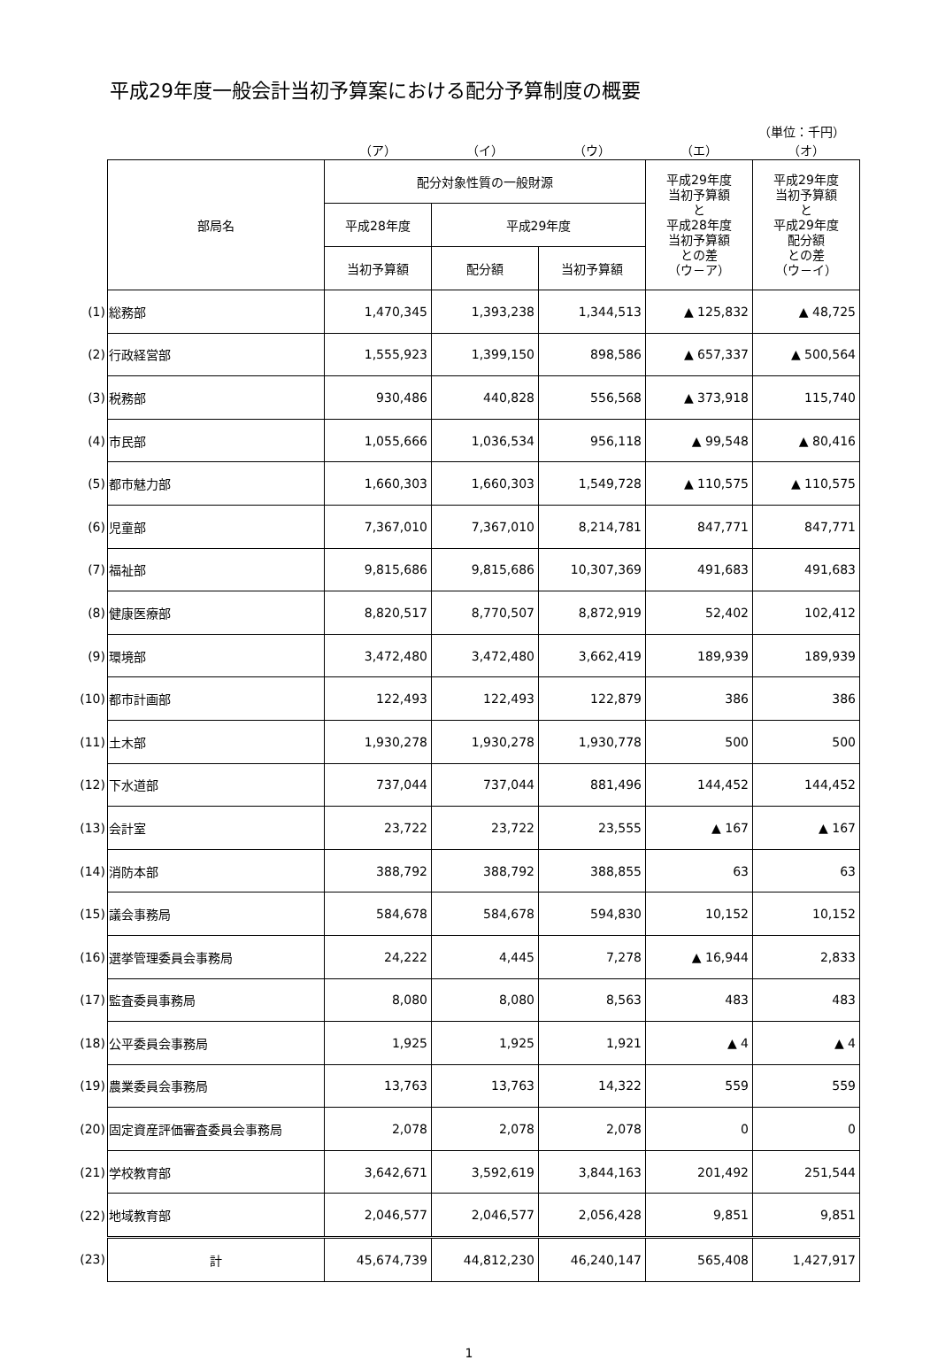平成29年度一般会計当初予算案における配分予算制度の概要
（単位：千円）
| | | （ア） | （イ） | （ウ） | （エ） | （オ） |
| | 部局名 | 配分対象性質の一般財源 | | | 平成29年度 当初予算額 と 平成28年度 当初予算額 との差 （ウ－ア） | 平成29年度 当初予算額 と 平成29年度 配分額 との差 （ウ－イ） |
| | | 平成28年度 | 平成29年度 | | | |
| | | 当初予算額 | 配分額 | 当初予算額 | | |
| (1) | 総務部 | 1,470,345 | 1,393,238 | 1,344,513 | ▲ 125,832 | ▲ 48,725 |
| (2) | 行政経営部 | 1,555,923 | 1,399,150 | 898,586 | ▲ 657,337 | ▲ 500,564 |
| (3) | 税務部 | 930,486 | 440,828 | 556,568 | ▲ 373,918 | 115,740 |
| (4) | 市民部 | 1,055,666 | 1,036,534 | 956,118 | ▲ 99,548 | ▲ 80,416 |
| (5) | 都市魅力部 | 1,660,303 | 1,660,303 | 1,549,728 | ▲ 110,575 | ▲ 110,575 |
| (6) | 児童部 | 7,367,010 | 7,367,010 | 8,214,781 | 847,771 | 847,771 |
| (7) | 福祉部 | 9,815,686 | 9,815,686 | 10,307,369 | 491,683 | 491,683 |
| (8) | 健康医療部 | 8,820,517 | 8,770,507 | 8,872,919 | 52,402 | 102,412 |
| (9) | 環境部 | 3,472,480 | 3,472,480 | 3,662,419 | 189,939 | 189,939 |
| (10) | 都市計画部 | 122,493 | 122,493 | 122,879 | 386 | 386 |
| (11) | 土木部 | 1,930,278 | 1,930,278 | 1,930,778 | 500 | 500 |
| (12) | 下水道部 | 737,044 | 737,044 | 881,496 | 144,452 | 144,452 |
| (13) | 会計室 | 23,722 | 23,722 | 23,555 | ▲ 167 | ▲ 167 |
| (14) | 消防本部 | 388,792 | 388,792 | 388,855 | 63 | 63 |
| (15) | 議会事務局 | 584,678 | 584,678 | 594,830 | 10,152 | 10,152 |
| (16) | 選挙管理委員会事務局 | 24,222 | 4,445 | 7,278 | ▲ 16,944 | 2,833 |
| (17) | 監査委員事務局 | 8,080 | 8,080 | 8,563 | 483 | 483 |
| (18) | 公平委員会事務局 | 1,925 | 1,925 | 1,921 | ▲ 4 | ▲ 4 |
| (19) | 農業委員会事務局 | 13,763 | 13,763 | 14,322 | 559 | 559 |
| (20) | 固定資産評価審査委員会事務局 | 2,078 | 2,078 | 2,078 | 0 | 0 |
| (21) | 学校教育部 | 3,642,671 | 3,592,619 | 3,844,163 | 201,492 | 251,544 |
| (22) | 地域教育部 | 2,046,577 | 2,046,577 | 2,056,428 | 9,851 | 9,851 |
| (23) | 計 | 45,674,739 | 44,812,230 | 46,240,147 | 565,408 | 1,427,917 |
1